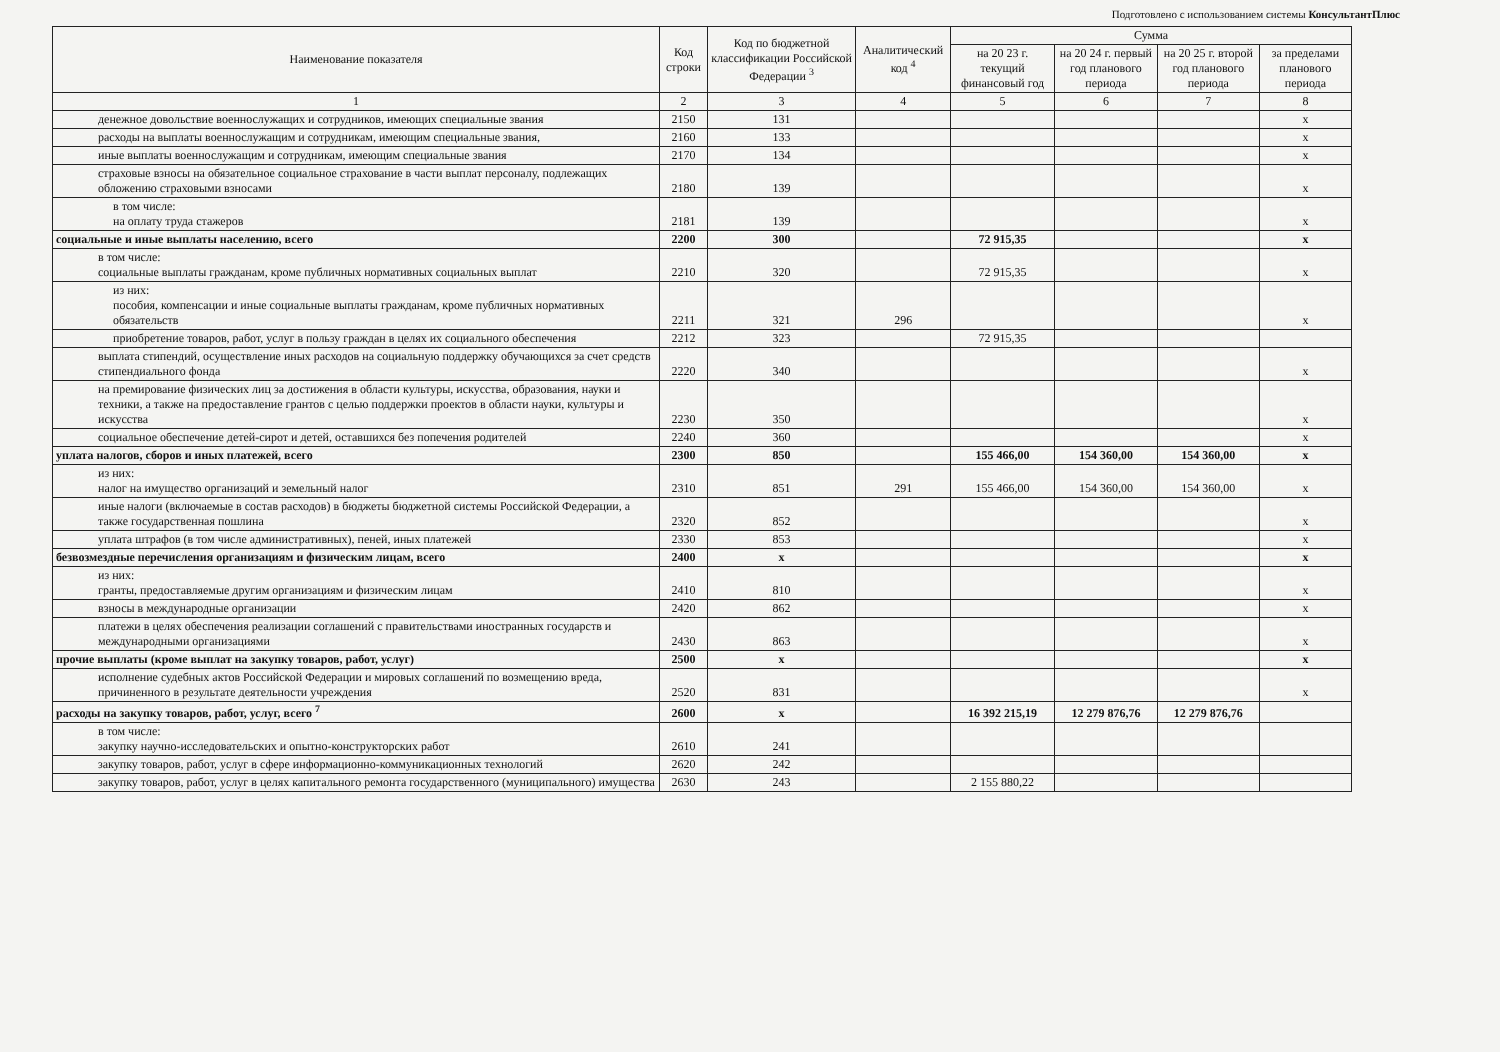Подготовлено с использованием системы КонсультантПлюс
| Наименование показателя | Код строки | Код по бюджетной классификации Российской Федерации <sup>3</sup> | Аналитический код <sup>4</sup> | Сумма | | | |
| --- | --- | --- | --- | --- | --- | --- | --- |
| | | | | на 20 23 г. текущий финансовый год | на 20 24 г. первый год планового периода | на 20 25 г. второй год планового периода | за пределами планового периода |
| 1 | 2 | 3 | 4 | 5 | 6 | 7 | 8 |
| денежное довольствие военнослужащих и сотрудников, имеющих специальные звания | 2150 | 131 | | | | | x |
| расходы на выплаты военнослужащим и сотрудникам, имеющим специальные звания, | 2160 | 133 | | | | | x |
| иные выплаты военнослужащим и сотрудникам, имеющим специальные звания | 2170 | 134 | | | | | x |
| страховые взносы на обязательное социальное страхование в части выплат персоналу, подлежащих обложению страховыми взносами | 2180 | 139 | | | | | x |
| в том числе: на оплату труда стажеров | 2181 | 139 | | | | | x |
| социальные и иные выплаты населению, всего | 2200 | 300 | | 72 915,35 | | | x |
| в том числе: социальные выплаты гражданам, кроме публичных нормативных социальных выплат | 2210 | 320 | | 72 915,35 | | | x |
| из них: пособия, компенсации и иные социальные выплаты гражданам, кроме публичных нормативных обязательств | 2211 | 321 | 296 | | | | x |
| приобретение товаров, работ, услуг в пользу граждан в целях их социального обеспечения | 2212 | 323 | | 72 915,35 | | | |
| выплата стипендий, осуществление иных расходов на социальную поддержку обучающихся за счет средств стипендиального фонда | 2220 | 340 | | | | | x |
| на премирование физических лиц за достижения в области культуры, искусства, образования, науки и техники, а также на предоставление грантов с целью поддержки проектов в области науки, культуры и искусства | 2230 | 350 | | | | | x |
| социальное обеспечение детей-сирот и детей, оставшихся без попечения родителей | 2240 | 360 | | | | | x |
| уплата налогов, сборов и иных платежей, всего | 2300 | 850 | | 155 466,00 | 154 360,00 | 154 360,00 | x |
| из них: налог на имущество организаций и земельный налог | 2310 | 851 | 291 | 155 466,00 | 154 360,00 | 154 360,00 | x |
| иные налоги (включаемые в состав расходов) в бюджеты бюджетной системы Российской Федерации, а также государственная пошлина | 2320 | 852 | | | | | x |
| уплата штрафов (в том числе административных), пеней, иных платежей | 2330 | 853 | | | | | x |
| безвозмездные перечисления организациям и физическим лицам, всего | 2400 | x | | | | | x |
| из них: гранты, предоставляемые другим организациям и физическим лицам | 2410 | 810 | | | | | x |
| взносы в международные организации | 2420 | 862 | | | | | x |
| платежи в целях обеспечения реализации соглашений с правительствами иностранных государств и международными организациями | 2430 | 863 | | | | | x |
| прочие выплаты (кроме выплат на закупку товаров, работ, услуг) | 2500 | x | | | | | x |
| исполнение судебных актов Российской Федерации и мировых соглашений по возмещению вреда, причиненного в результате деятельности учреждения | 2520 | 831 | | | | | x |
| расходы на закупку товаров, работ, услуг, всего <sup>7</sup> | 2600 | x | | 16 392 215,19 | 12 279 876,76 | 12 279 876,76 | |
| в том числе: закупку научно-исследовательских и опытно-конструкторских работ | 2610 | 241 | | | | | |
| закупку товаров, работ, услуг в сфере информационно-коммуникационных технологий | 2620 | 242 | | | | | |
| закупку товаров, работ, услуг в целях капитального ремонта государственного (муниципального) имущества | 2630 | 243 | | 2 155 880,22 | | | |